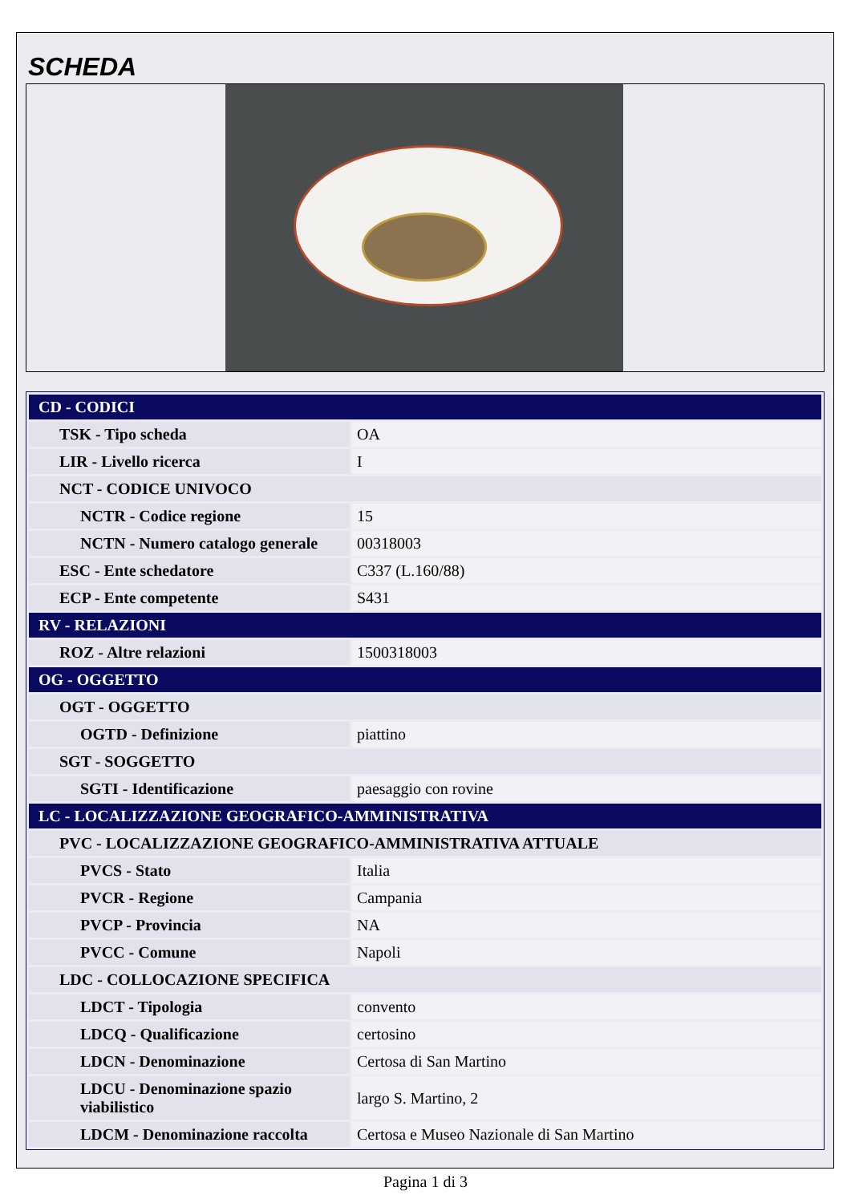SCHEDA
| CD - CODICI | |
| TSK - Tipo scheda | OA |
| LIR - Livello ricerca | I |
| NCT - CODICE UNIVOCO | |
| NCTR - Codice regione | 15 |
| NCTN - Numero catalogo generale | 00318003 |
| ESC - Ente schedatore | C337 (L.160/88) |
| ECP - Ente competente | S431 |
| RV - RELAZIONI | |
| ROZ - Altre relazioni | 1500318003 |
| OG - OGGETTO | |
| OGT - OGGETTO | |
| OGTD - Definizione | piattino |
| SGT - SOGGETTO | |
| SGTI - Identificazione | paesaggio con rovine |
| LC - LOCALIZZAZIONE GEOGRAFICO-AMMINISTRATIVA | |
| PVC - LOCALIZZAZIONE GEOGRAFICO-AMMINISTRATIVA ATTUALE | |
| PVCS - Stato | Italia |
| PVCR - Regione | Campania |
| PVCP - Provincia | NA |
| PVCC - Comune | Napoli |
| LDC - COLLOCAZIONE SPECIFICA | |
| LDCT - Tipologia | convento |
| LDCQ - Qualificazione | certosino |
| LDCN - Denominazione | Certosa di San Martino |
| LDCU - Denominazione spazio viabilistico | largo S. Martino, 2 |
| LDCM - Denominazione raccolta | Certosa e Museo Nazionale di San Martino |
Pagina 1 di 3